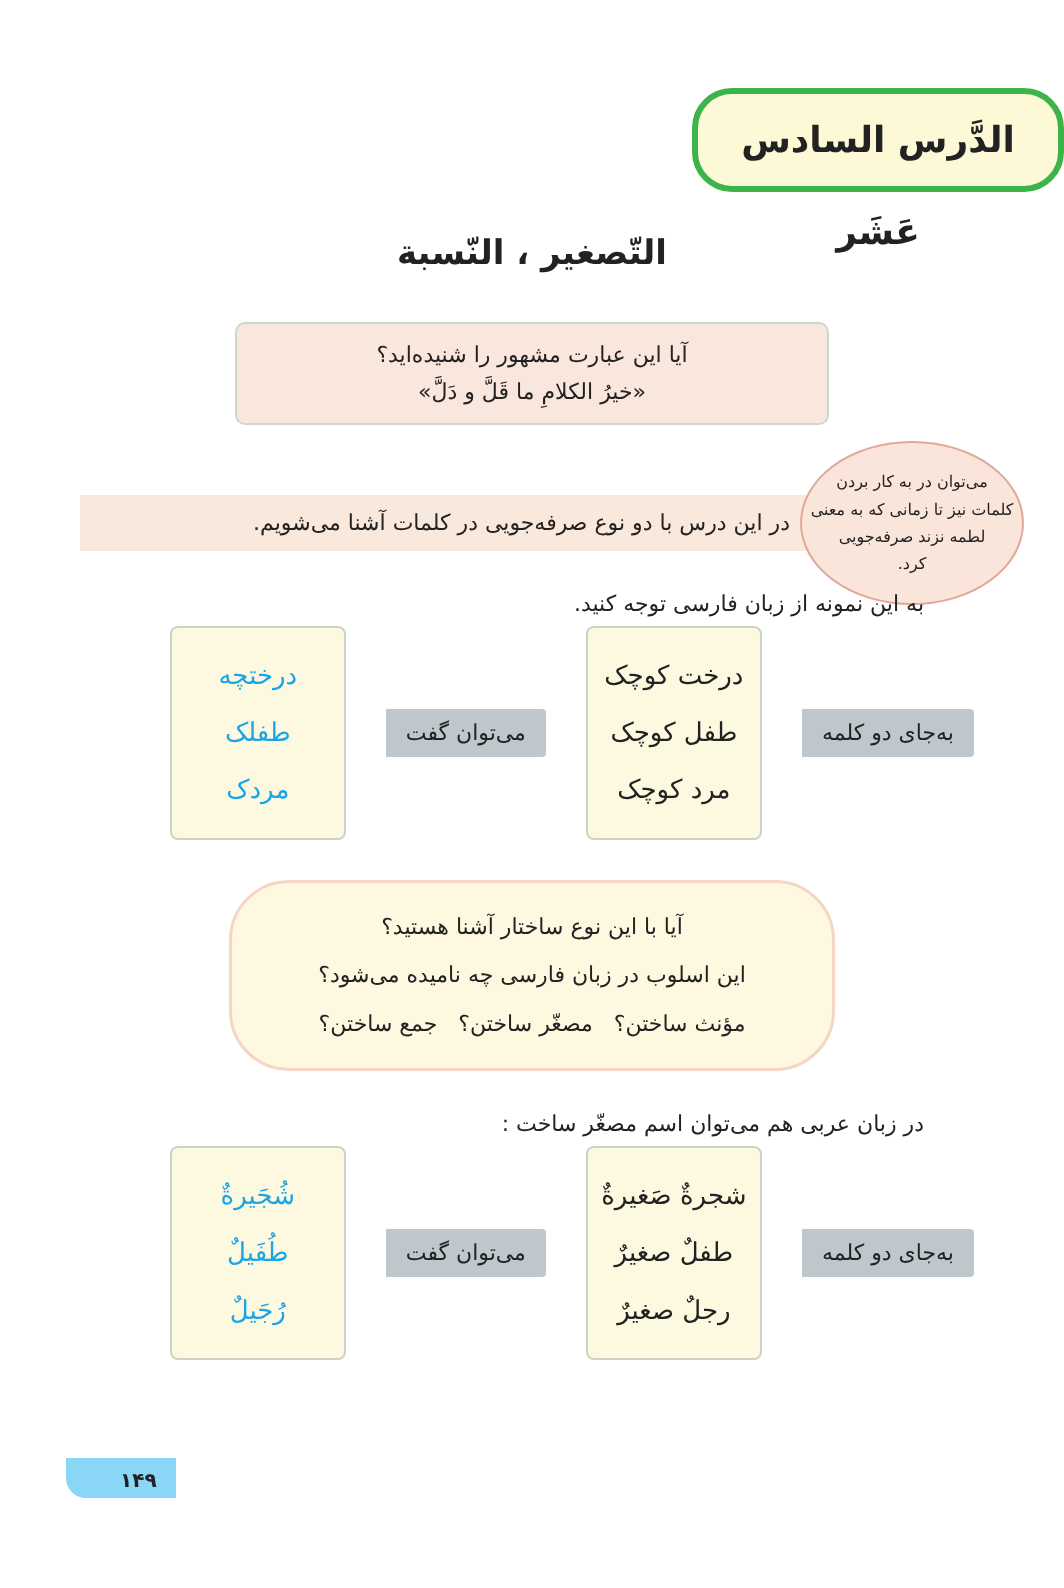الدَّرس السادس عَشَر
التّصغير ، النّسبة
آیا این عبارت مشهور را شنیده‌اید؟
«خیرُ الکلامِ ما قَلَّ و دَلَّ»
می‌توان در به کار بردن
کلمات نیز تا زمانی که به معنی
لطمه نزند صرفه‌جویی
کرد.
در این درس با دو نوع صرفه‌جویی در کلمات آشنا می‌شویم.
به این نمونه از زبان فارسی توجه کنید.
به‌جای دو کلمه
درخت کوچک
طفل کوچک
مرد کوچک
می‌توان گفت
درختچه
طفلک
مردک
آیا با این نوع ساختار آشنا هستید؟
این اسلوب در زبان فارسی چه نامیده می‌شود؟
مؤنث ساختن؟ مصغّر ساختن؟ جمع ساختن؟
در زبان عربی هم می‌توان اسم مصغّر ساخت :
به‌جای دو کلمه
شجرةٌ صَغیرةٌ
طفلٌ صغیرٌ
رجلٌ صغیرٌ
می‌توان گفت
شُجَیرةٌ
طُفَیلٌ
رُجَیلٌ
۱۴۹